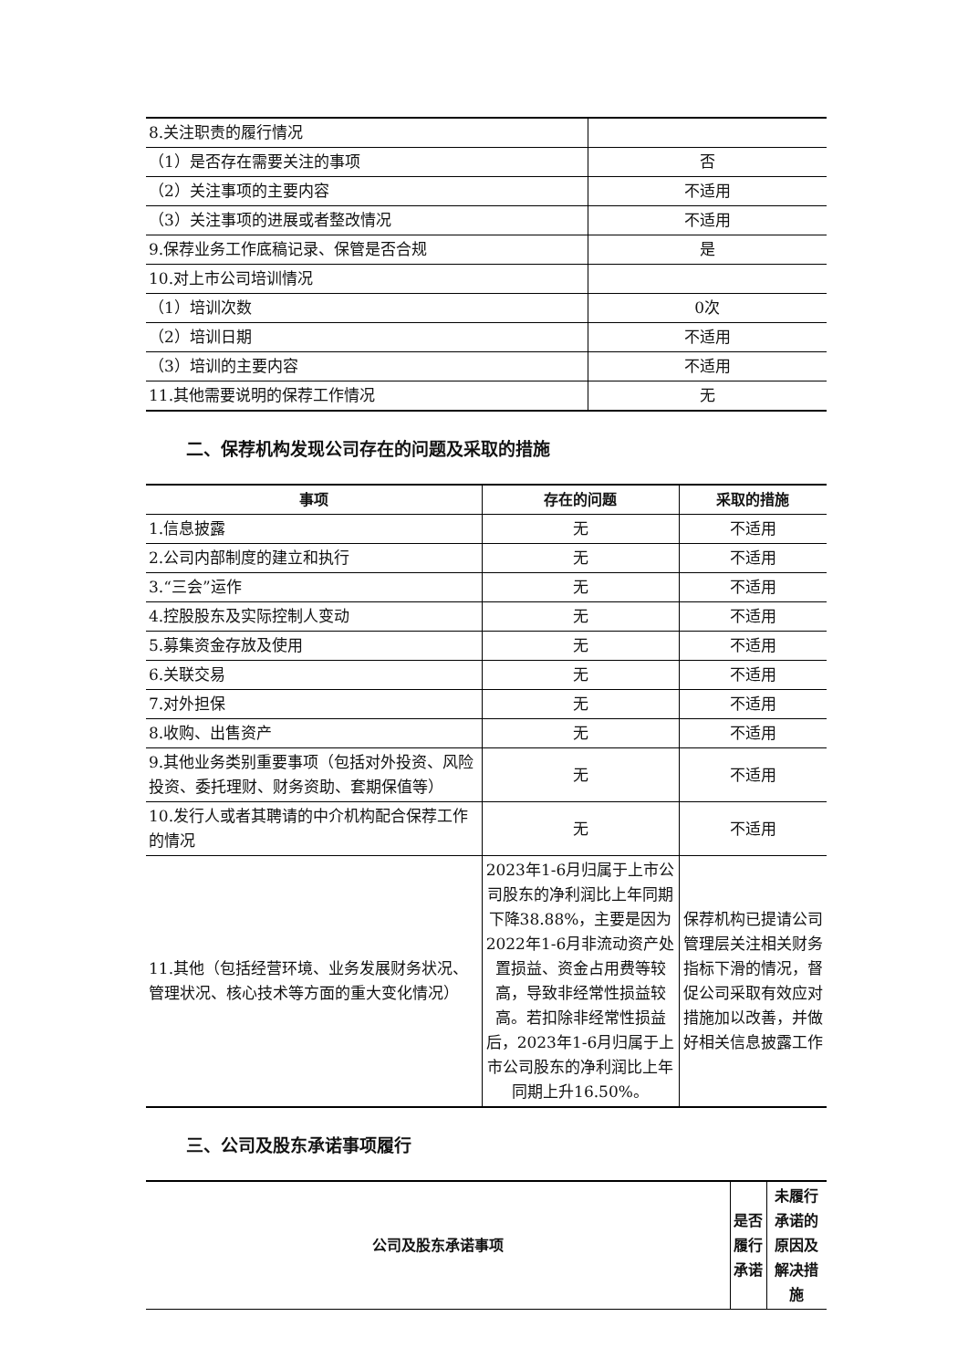| 8.关注职责的履行情况 | |
| （1）是否存在需要关注的事项 | 否 |
| （2）关注事项的主要内容 | 不适用 |
| （3）关注事项的进展或者整改情况 | 不适用 |
| 9.保荐业务工作底稿记录、保管是否合规 | 是 |
| 10.对上市公司培训情况 | |
| （1）培训次数 | 0次 |
| （2）培训日期 | 不适用 |
| （3）培训的主要内容 | 不适用 |
| 11.其他需要说明的保荐工作情况 | 无 |
二、保荐机构发现公司存在的问题及采取的措施
| 事项 | 存在的问题 | 采取的措施 |
| --- | --- | --- |
| 1.信息披露 | 无 | 不适用 |
| 2.公司内部制度的建立和执行 | 无 | 不适用 |
| 3.“三会”运作 | 无 | 不适用 |
| 4.控股股东及实际控制人变动 | 无 | 不适用 |
| 5.募集资金存放及使用 | 无 | 不适用 |
| 6.关联交易 | 无 | 不适用 |
| 7.对外担保 | 无 | 不适用 |
| 8.收购、出售资产 | 无 | 不适用 |
| 9.其他业务类别重要事项（包括对外投资、风险投资、委托理财、财务资助、套期保值等） | 无 | 不适用 |
| 10.发行人或者其聘请的中介机构配合保荐工作的情况 | 无 | 不适用 |
| 11.其他（包括经营环境、业务发展财务状况、管理状况、核心技术等方面的重大变化情况） | 2023年1-6月归属于上市公司股东的净利润比上年同期下降38.88%，主要是因为2022年1-6月非流动资产处置损益、资金占用费等较高，导致非经常性损益较高。若扣除非经常性损益后，2023年1-6月归属于上市公司股东的净利润比上年同期上升16.50%。 | 保荐机构已提请公司管理层关注相关财务指标下滑的情况，督促公司采取有效应对措施加以改善，并做好相关信息披露工作 |
三、公司及股东承诺事项履行
| 公司及股东承诺事项 | 是否履行承诺 | 未履行承诺的原因及解决措施 |
| --- | --- | --- |